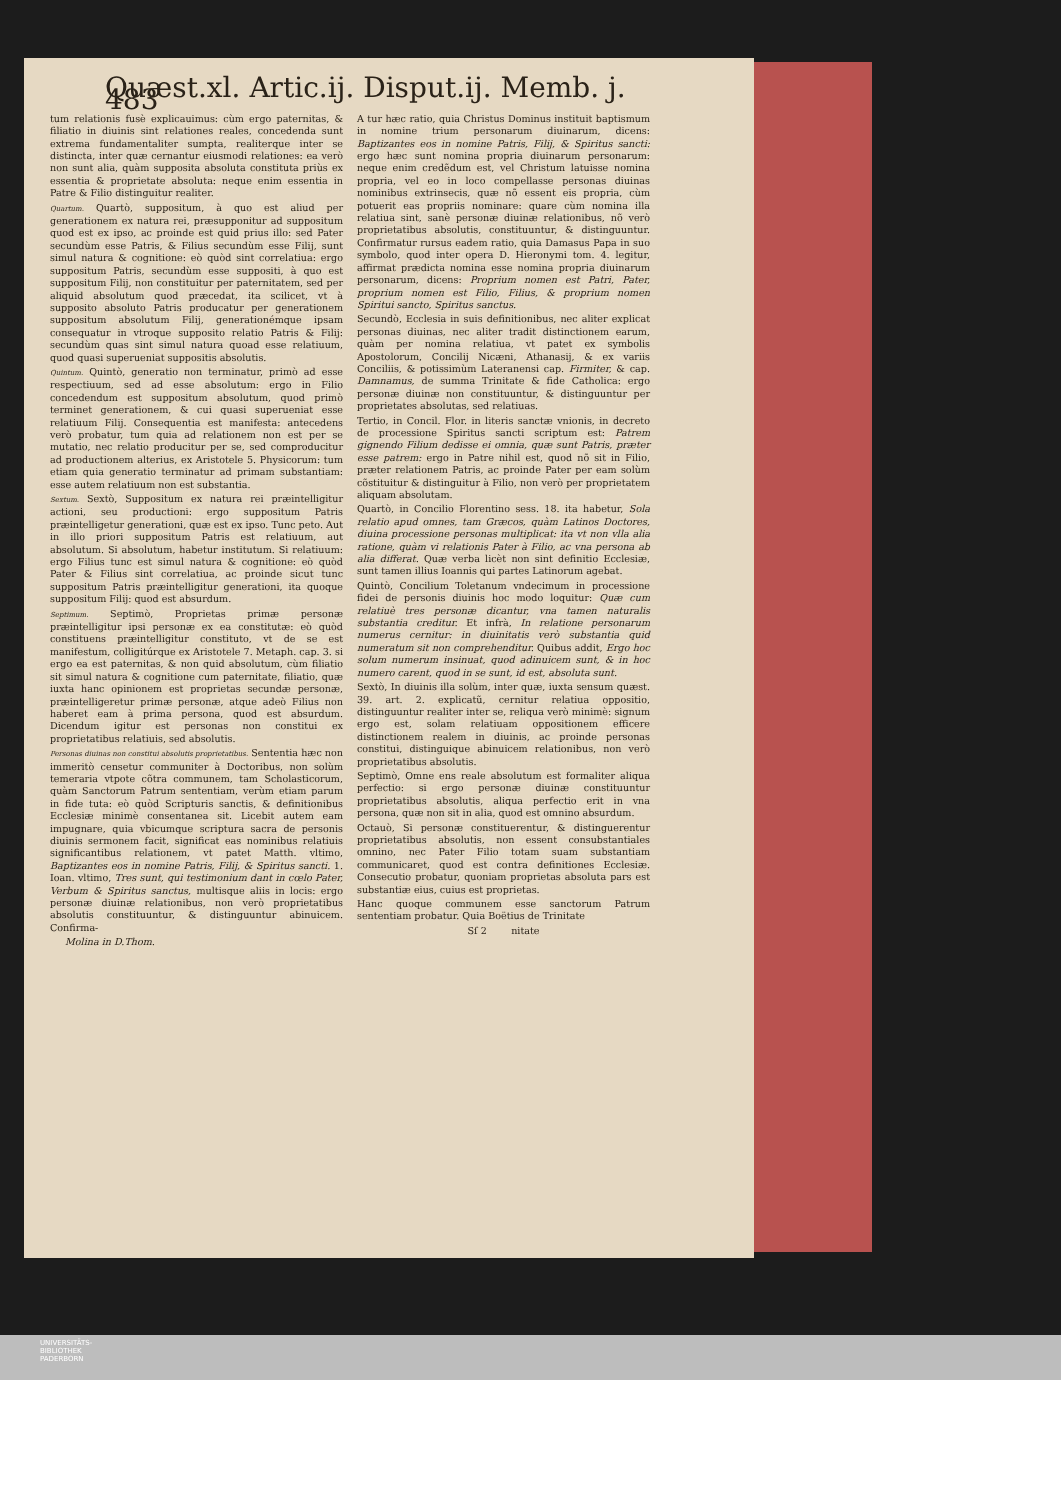Quæst.xl. Artic.ij. Disput.ij. Memb. j. 483
tum relationis fusè explicauimus: cùm ergo paternitas, & filiatio in diuinis sint relationes reales, concedenda sunt extrema fundamentaliter sumpta, realiterque inter se distincta, inter quæ cernantur eiusmodi relationes: ea verò non sunt alia, quàm supposita absoluta constituta priùs ex essentia & proprietate absoluta: neque enim essentia in Patre & Filio distinguitur realiter.
Quartum. Quartò, suppositum, à quo est aliud per generationem ex natura rei, præsupponitur ad suppositum quod est ex ipso, ac proinde est quid prius illo: sed Pater secundùm esse Patris, & Filius secundùm esse Filij, sunt simul natura & cognitione: eò quòd sint correlatiua: ergo suppositum Patris, secundùm esse suppositi, à quo est suppositum Filij, non constituitur per paternitatem, sed per aliquid absolutum quod præcedat, ita scilicet, vt à supposito absoluto Patris producatur per generationem suppositum absolutum Filij, generationémque ipsam consequatur in vtroque supposito relatio Patris & Filij: secundùm quas sint simul natura quoad esse relatiuum, quod quasi superueniat suppositis absolutis.
Quintum. Quintò, generatio non terminatur, primò ad esse respectiuum, sed ad esse absolutum: ergo in Filio concedendum est suppositum absolutum, quod primò terminet generationem, & cui quasi superueniat esse relatiuum Filij. Consequentia est manifesta: antecedens verò probatur, tum quia ad relationem non est per se mutatio, nec relatio producitur per se, sed comproducitur ad productionem alterius, ex Aristotele 5. Physicorum: tum etiam quia generatio terminatur ad primam substantiam: esse autem relatiuum non est substantia.
Sextum. Sextò, Suppositum ex natura rei præintelligitur actioni, seu productioni: ergo suppositum Patris præintelligetur generationi, quæ est ex ipso. Tunc peto. Aut in illo priori suppositum Patris est relatiuum, aut absolutum. Si absolutum, habetur institutum. Si relatiuum: ergo Filius tunc est simul natura & cognitione: eò quòd Pater & Filius sint correlatiua, ac proinde sicut tunc suppositum Patris præintelligitur generationi, ita quoque suppositum Filij: quod est absurdum.
Septimum. Septimò, Proprietas primæ personæ præintelligitur ipsi personæ ex ea constitutæ: eò quòd constituens præintelligitur constituto, vt de se est manifestum, colligitúrque ex Aristotele 7. Metaph. cap. 3. si ergo ea est paternitas, & non quid absolutum, cùm filiatio sit simul natura & cognitione cum paternitate, filiatio, quæ iuxta hanc opinionem est proprietas secundæ personæ, præintelligeretur primæ personæ, atque adeò Filius non haberet eam à prima persona, quod est absurdum. Dicendum igitur est personas non constitui ex proprietatibus relatiuis, sed absolutis.
Personas diuinas non constitui absolutis proprietatibus. Sententia hæc non immeritò censetur communiter à Doctoribus, non solùm temeraria vtpote cõtra communem, tam Scholasticorum, quàm Sanctorum Patrum sententiam, verùm etiam parum in fide tuta: eò quòd Scripturis sanctis, & definitionibus Ecclesiæ minimè consentanea sit. Licebit autem eam impugnare, quia vbicumque scriptura sacra de personis diuinis sermonem facit, significat eas nominibus relatiuis significantibus relationem, vt patet Matth. vltimo, Baptizantes eos in nomine Patris, Filij, & Spiritus sancti. 1. Ioan. vltimo, Tres sunt, qui testimonium dant in cœlo Pater, Verbum & Spiritus sanctus, multisque aliis in locis: ergo personæ diuinæ relationibus, non verò proprietatibus absolutis constituuntur, & distinguuntur abinuicem. Confirma-
Molina in D.Thom.
A tur hæc ratio, quia Christus Dominus instituit baptismum in nomine trium personarum diuinarum, dicens: Baptizantes eos in nomine Patris, Filij, & Spiritus sancti: ergo hæc sunt nomina propria diuinarum personarum: neque enim credẽdum est, vel Christum latuisse nomina propria, vel eo in loco compellasse personas diuinas nominibus extrinsecis, quæ nõ essent eis propria, cùm potuerit eas propriis nominare: quare cùm nomina illa relatiua sint, sanè personæ diuinæ relationibus, nõ verò proprietatibus absolutis, constituuntur, & distinguuntur. Confirmatur rursus eadem ratio, quia Damasus Papa in suo symbolo, quod inter opera D. Hieronymi tom. 4. legitur, affirmat prædicta nomina esse nomina propria diuinarum personarum, dicens: Proprium nomen est Patri, Pater, proprium nomen est Filio, Filius, & proprium nomen Spiritui sancto, Spiritus sanctus.
Secundò, Ecclesia in suis definitionibus, nec aliter explicat personas diuinas, nec aliter tradit distinctionem earum, quàm per nomina relatiua, vt patet ex symbolis Apostolorum, Concilij Nicæni, Athanasij, & ex variis Conciliis, & potissimùm Lateranensi cap. Firmiter, & cap. Damnamus, de summa Trinitate & fide Catholica: ergo personæ diuinæ non constituuntur, & distinguuntur per proprietates absolutas, sed relatiuas.
Tertio, in Concil. Flor. in literis sanctæ vnionis, in decreto de processione Spiritus sancti scriptum est: Patrem gignendo Filium dedisse ei omnia, quæ sunt Patris, præter esse patrem: ergo in Patre nihil est, quod nõ sit in Filio, præter relationem Patris, ac proinde Pater per eam solùm cõstituitur & distinguitur à Filio, non verò per proprietatem aliquam absolutam.
Quartò, in Concilio Florentino sess. 18. ita habetur, Sola relatio apud omnes, tam Græcos, quàm Latinos Doctores, diuina processione personas multiplicat: ita vt non vlla alia ratione, quàm vi relationis Pater à Filio, ac vna persona ab alia differat. Quæ verba licèt non sint definitio Ecclesiæ, sunt tamen illius Ioannis qui partes Latinorum agebat.
Quintò, Concilium Toletanum vndecimum in processione fidei de personis diuinis hoc modo loquitur: Quæ cum relatiuè tres personæ dicantur, vna tamen naturalis substantia creditur. Et infrà, In relatione personarum numerus cernitur: in diuinitatis verò substantia quid numeratum sit non comprehenditur. Quibus addit, Ergo hoc solum numerum insinuat, quod adinuicem sunt, & in hoc numero carent, quod in se sunt, id est, absoluta sunt.
Sextò, In diuinis illa solùm, inter quæ, iuxta sensum quæst. 39. art. 2. explicatũ, cernitur relatiua oppositio, distinguuntur realiter inter se, reliqua verò minimè: signum ergo est, solam relatiuam oppositionem efficere distinctionem realem in diuinis, ac proinde personas constitui, distinguique abinuicem relationibus, non verò proprietatibus absolutis.
Septimò, Omne ens reale absolutum est formaliter aliqua perfectio: si ergo personæ diuinæ constituuntur proprietatibus absolutis, aliqua perfectio erit in vna persona, quæ non sit in alia, quod est omnino absurdum.
Octauò, Si personæ constituerentur, & distinguerentur proprietatibus absolutis, non essent consubstantiales omnino, nec Pater Filio totam suam substantiam communicaret, quod est contra definitiones Ecclesiæ. Consecutio probatur, quoniam proprietas absoluta pars est substantiæ eius, cuius est proprietas.
Hanc quoque communem esse sanctorum Patrum sententiam probatur. Quia Boëtius de Trinitate
Sſ 2 nitate
UNIVERSITÄTS-
BIBLIOTHEK
PADERBORN